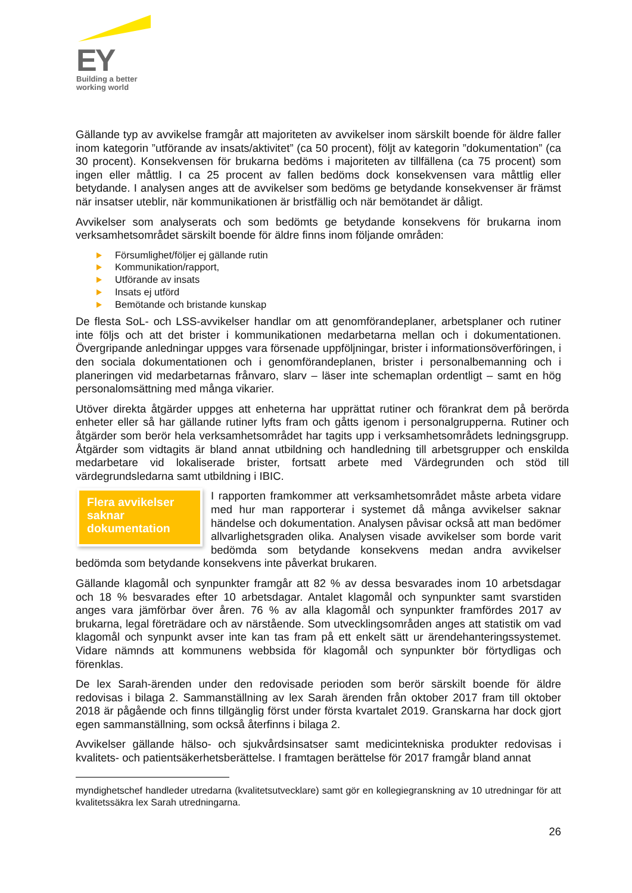EY
Building a better
working world
Gällande typ av avvikelse framgår att majoriteten av avvikelser inom särskilt boende för äldre faller inom kategorin ”utförande av insats/aktivitet” (ca 50 procent), följt av kategorin ”dokumentation” (ca 30 procent). Konsekvensen för brukarna bedöms i majoriteten av tillfällena (ca 75 procent) som ingen eller måttlig. I ca 25 procent av fallen bedöms dock konsekvensen vara måttlig eller betydande. I analysen anges att de avvikelser som bedöms ge betydande konsekvenser är främst när insatser uteblir, när kommunikationen är bristfällig och när bemötandet är dåligt.
Avvikelser som analyserats och som bedömts ge betydande konsekvens för brukarna inom verksamhetsområdet särskilt boende för äldre finns inom följande områden:
Försumlighet/följer ej gällande rutin
Kommunikation/rapport,
Utförande av insats
Insats ej utförd
Bemötande och bristande kunskap
De flesta SoL- och LSS-avvikelser handlar om att genomförandeplaner, arbetsplaner och rutiner inte följs och att det brister i kommunikationen medarbetarna mellan och i dokumentationen. Övergripande anledningar uppges vara försenade uppföljningar, brister i informationsöverföringen, i den sociala dokumentationen och i genomförandeplanen, brister i personalbemanning och i planeringen vid medarbetarnas frånvaro, slarv – läser inte schemaplan ordentligt – samt en hög personalomsättning med många vikarier.
Utöver direkta åtgärder uppges att enheterna har upprättat rutiner och förankrat dem på berörda enheter eller så har gällande rutiner lyfts fram och gåtts igenom i personalgrupperna. Rutiner och åtgärder som berör hela verksamhetsområdet har tagits upp i verksamhetsområdets ledningsgrupp. Åtgärder som vidtagits är bland annat utbildning och handledning till arbetsgrupper och enskilda medarbetare vid lokaliserade brister, fortsatt arbete med Värdegrunden och stöd till värdegrundsledarna samt utbildning i IBIC.
Flera avvikelser saknar dokumentation
I rapporten framkommer att verksamhetsområdet måste arbeta vidare med hur man rapporterar i systemet då många avvikelser saknar händelse och dokumentation. Analysen påvisar också att man bedömer allvarlighetsgraden olika. Analysen visade avvikelser som borde varit bedömda som betydande konsekvens medan andra avvikelser bedömda som betydande konsekvens inte påverkat brukaren.
Gällande klagomål och synpunkter framgår att 82 % av dessa besvarades inom 10 arbetsdagar och 18 % besvarades efter 10 arbetsdagar. Antalet klagomål och synpunkter samt svarstiden anges vara jämförbar över åren. 76 % av alla klagomål och synpunkter framfördes 2017 av brukarna, legal företrädare och av närstående. Som utvecklingsområden anges att statistik om vad klagomål och synpunkt avser inte kan tas fram på ett enkelt sätt ur ärendehanteringssystemet. Vidare nämnds att kommunens webbsida för klagomål och synpunkter bör förtydligas och förenklas.
De lex Sarah-ärenden under den redovisade perioden som berör särskilt boende för äldre redovisas i bilaga 2. Sammanställning av lex Sarah ärenden från oktober 2017 fram till oktober 2018 är pågående och finns tillgänglig först under första kvartalet 2019. Granskarna har dock gjort egen sammanställning, som också återfinns i bilaga 2.
Avvikelser gällande hälso- och sjukvårdsinsatser samt medicintekniska produkter redovisas i kvalitets- och patientsäkerhetsberättelse. I framtagen berättelse för 2017 framgår bland annat
myndighetschef handleder utredarna (kvalitetsutvecklare) samt gör en kollegiegranskning av 10 utredningar för att kvalitetssäkra lex Sarah utredningarna.
26